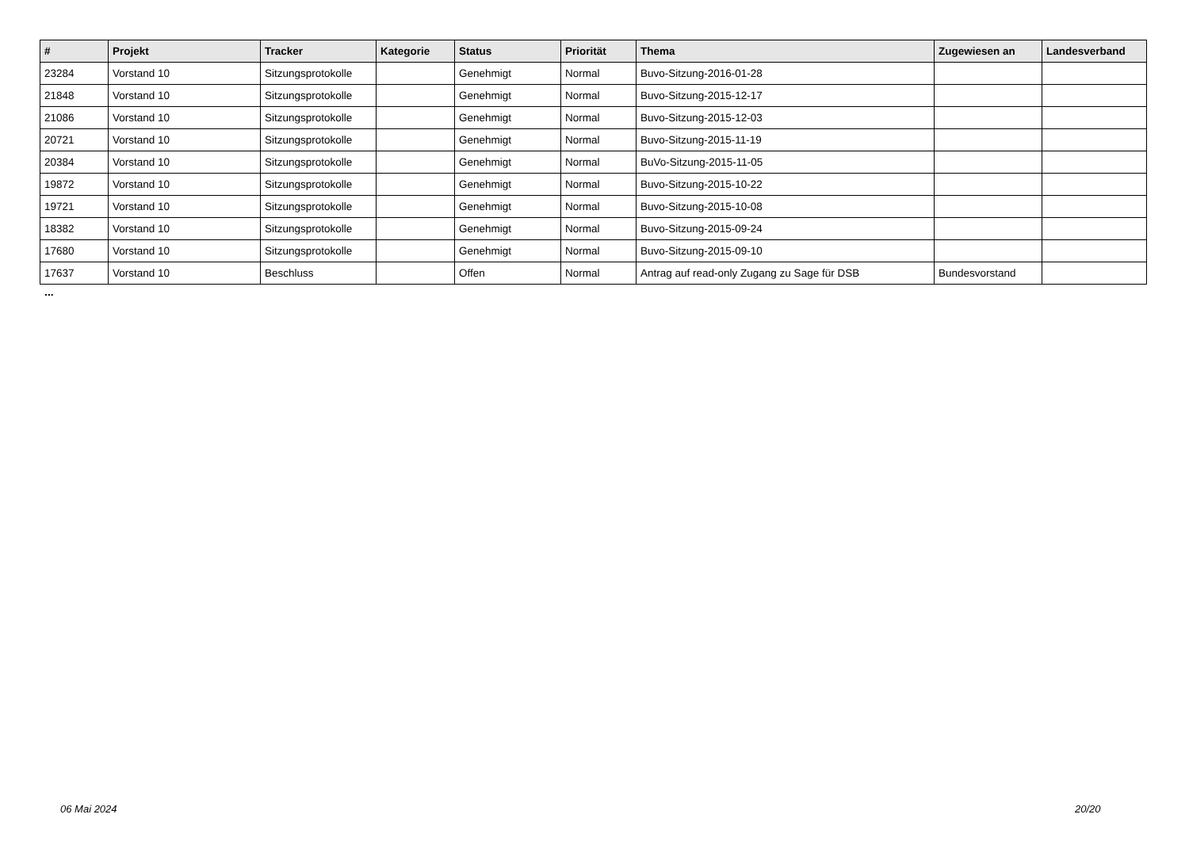| # | Projekt | Tracker | Kategorie | Status | Priorität | Thema | Zugewiesen an | Landesverband |
| --- | --- | --- | --- | --- | --- | --- | --- | --- |
| 23284 | Vorstand 10 | Sitzungsprotokolle | | Genehmigt | Normal | Buvo-Sitzung-2016-01-28 | | |
| 21848 | Vorstand 10 | Sitzungsprotokolle | | Genehmigt | Normal | Buvo-Sitzung-2015-12-17 | | |
| 21086 | Vorstand 10 | Sitzungsprotokolle | | Genehmigt | Normal | Buvo-Sitzung-2015-12-03 | | |
| 20721 | Vorstand 10 | Sitzungsprotokolle | | Genehmigt | Normal | Buvo-Sitzung-2015-11-19 | | |
| 20384 | Vorstand 10 | Sitzungsprotokolle | | Genehmigt | Normal | BuVo-Sitzung-2015-11-05 | | |
| 19872 | Vorstand 10 | Sitzungsprotokolle | | Genehmigt | Normal | Buvo-Sitzung-2015-10-22 | | |
| 19721 | Vorstand 10 | Sitzungsprotokolle | | Genehmigt | Normal | Buvo-Sitzung-2015-10-08 | | |
| 18382 | Vorstand 10 | Sitzungsprotokolle | | Genehmigt | Normal | Buvo-Sitzung-2015-09-24 | | |
| 17680 | Vorstand 10 | Sitzungsprotokolle | | Genehmigt | Normal | Buvo-Sitzung-2015-09-10 | | |
| 17637 | Vorstand 10 | Beschluss | | Offen | Normal | Antrag auf read-only Zugang zu Sage für DSB | Bundesvorstand | |
...
06 Mai 2024 20/20